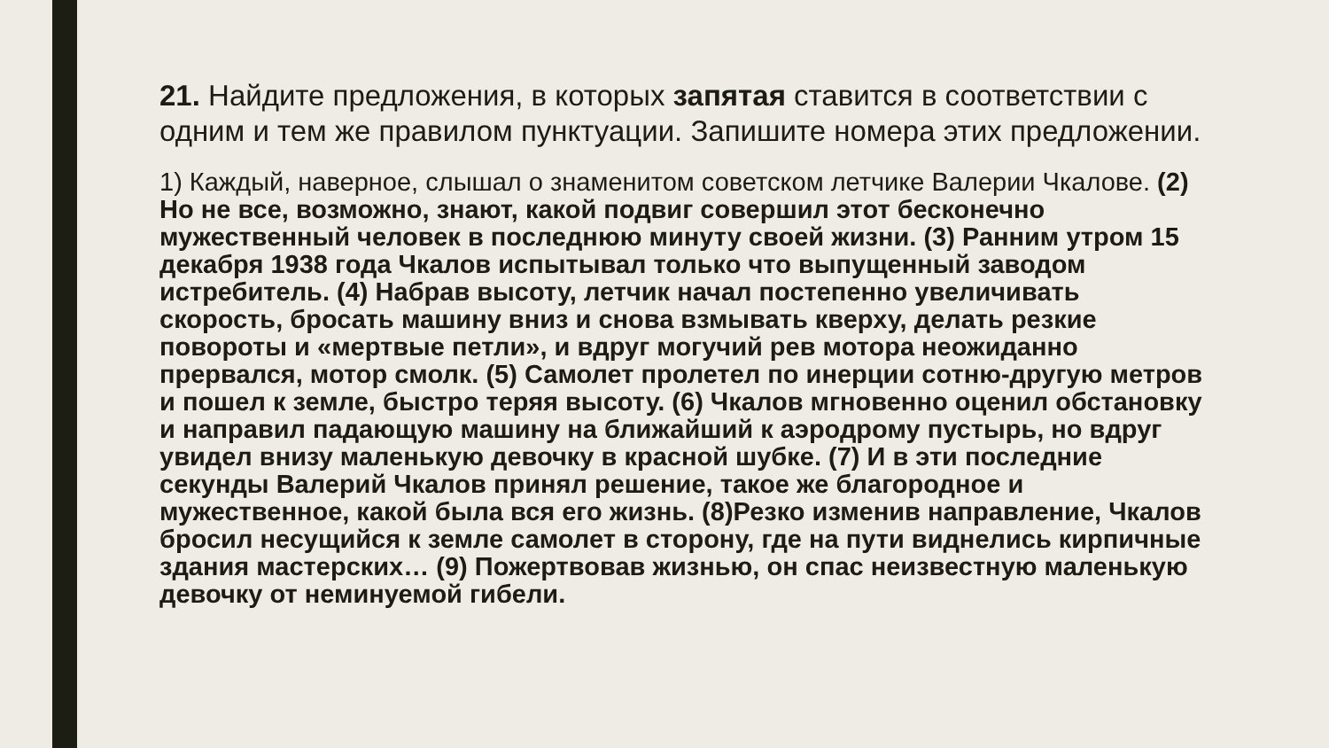21. Найдите предложения, в которых запятая ставится в соответствии с одним и тем же правилом пунктуации. Запишите номера этих предложении.
1) Каждый, наверное, слышал о знаменитом советском летчике Валерии Чкалове. (2) Но не все, возможно, знают, какой подвиг совершил этот бесконечно мужественный человек в последнюю минуту своей жизни. (3) Ранним утром 15 декабря 1938 года Чкалов испытывал только что выпущенный заводом истребитель. (4) Набрав высоту, летчик начал постепенно увеличивать скорость, бросать машину вниз и снова взмывать кверху, делать резкие повороты и «мертвые петли», и вдруг могучий рев мотора неожиданно прервался, мотор смолк. (5) Самолет пролетел по инерции сотню-другую метров и пошел к земле, быстро теряя высоту. (6) Чкалов мгновенно оценил обстановку и направил падающую машину на ближайший к аэродрому пустырь, но вдруг увидел внизу маленькую девочку в красной шубке. (7) И в эти последние секунды Валерий Чкалов принял решение, такое же благородное и мужественное, какой была вся его жизнь. (8)Резко изменив направление, Чкалов бросил несущийся к земле самолет в сторону, где на пути виднелись кирпичные здания мастерских… (9) Пожертвовав жизнью, он спас неизвестную маленькую девочку от неминуемой гибели.